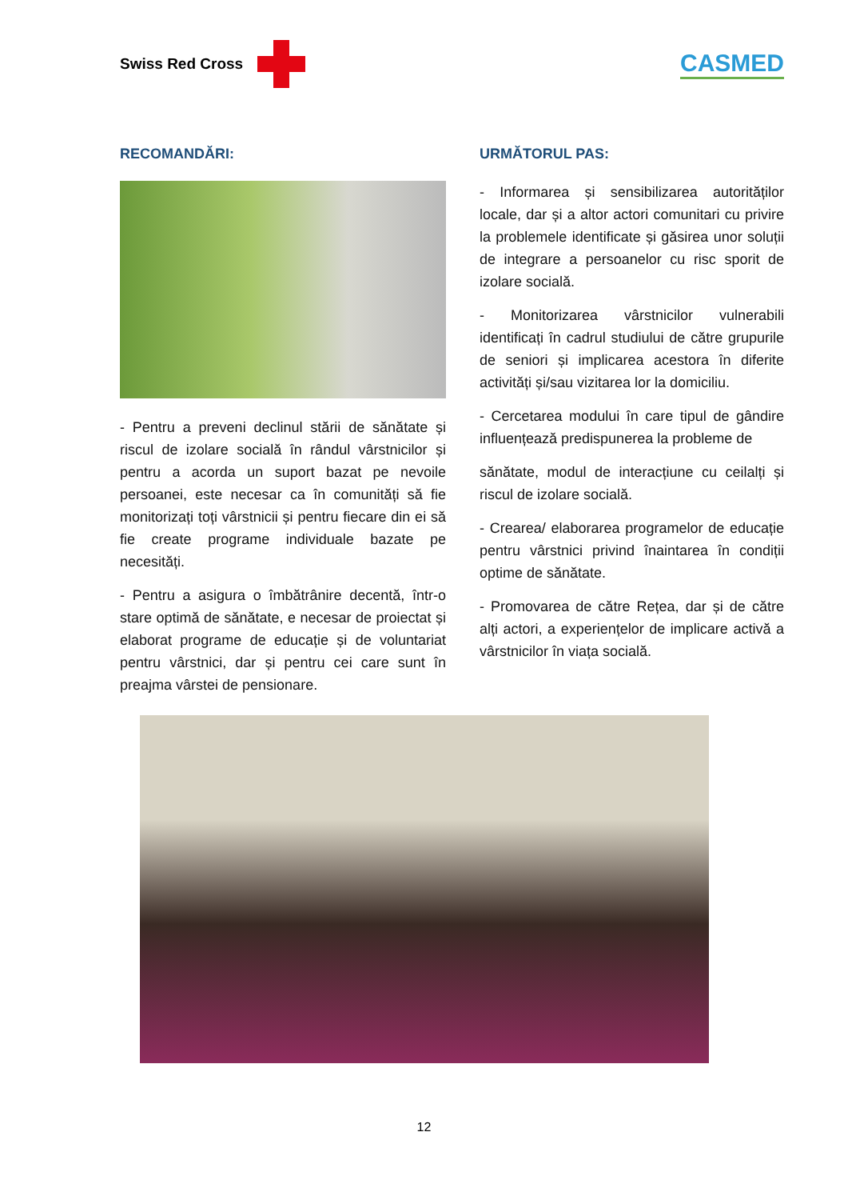Swiss Red Cross
CASMED
RECOMANDĂRI:
- Pentru a preveni declinul stării de sănătate și riscul de izolare socială în rândul vârstnicilor și pentru a acorda un suport bazat pe nevoile persoanei, este necesar ca în comunități să fie monitorizați toți vârstnicii și pentru fiecare din ei să fie create programe individuale bazate pe necesități.
- Pentru a asigura o îmbătrânire decentă, într-o stare optimă de sănătate, e necesar de proiectat și elaborat programe de educație și de voluntariat pentru vârstnici, dar și pentru cei care sunt în preajma vârstei de pensionare.
URMĂTORUL PAS:
- Informarea și sensibilizarea autorităților locale, dar și a altor actori comunitari cu privire la problemele identificate și găsirea unor soluții de integrare a persoanelor cu risc sporit de izolare socială.
- Monitorizarea vârstnicilor vulnerabili identificați în cadrul studiului de către grupurile de seniori și implicarea acestora în diferite activități și/sau vizitarea lor la domiciliu.
- Cercetarea modului în care tipul de gândire influențează predispunerea la probleme de
sănătate, modul de interacțiune cu ceilalți și riscul de izolare socială.
- Crearea/ elaborarea programelor de educație pentru vârstnici privind înaintarea în condiții optime de sănătate.
- Promovarea de către Rețea, dar și de către alți actori, a experiențelor de implicare activă a vârstnicilor în viața socială.
12